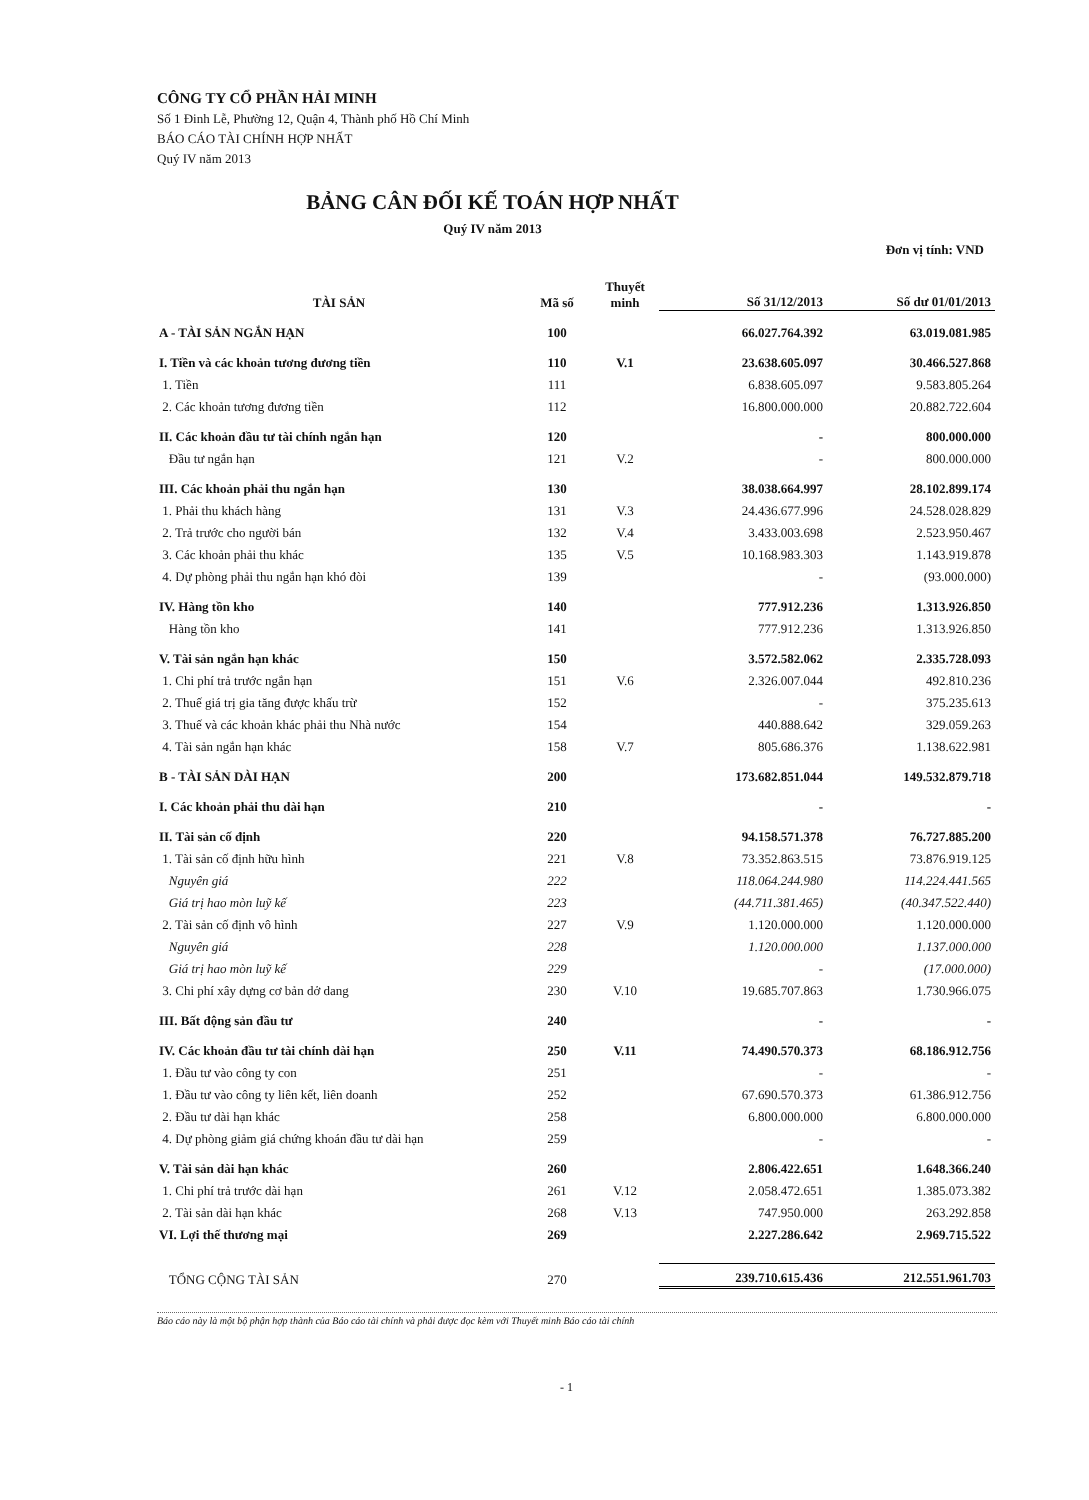CÔNG TY CỔ PHẦN HẢI MINH
Số 1 Đinh Lễ, Phường 12, Quận 4, Thành phố Hồ Chí Minh
BÁO CÁO TÀI CHÍNH HỢP NHẤT
Quý IV năm 2013
BẢNG CÂN ĐỐI KẾ TOÁN HỢP NHẤT
Quý IV năm 2013
Đơn vị tính: VND
| TÀI SẢN | Mã số | Thuyết minh | Số 31/12/2013 | Số dư 01/01/2013 |
| --- | --- | --- | --- | --- |
| A - TÀI SẢN NGẮN HẠN | 100 | | 66.027.764.392 | 63.019.081.985 |
| I. Tiền và các khoản tương đương tiền | 110 | V.1 | 23.638.605.097 | 30.466.527.868 |
| 1. Tiền | 111 | | 6.838.605.097 | 9.583.805.264 |
| 2. Các khoản tương đương tiền | 112 | | 16.800.000.000 | 20.882.722.604 |
| II. Các khoản đầu tư tài chính ngắn hạn | 120 | | - | 800.000.000 |
| Đầu tư ngắn hạn | 121 | V.2 | - | 800.000.000 |
| III. Các khoản phải thu ngắn hạn | 130 | | 38.038.664.997 | 28.102.899.174 |
| 1. Phải thu khách hàng | 131 | V.3 | 24.436.677.996 | 24.528.028.829 |
| 2. Trả trước cho người bán | 132 | V.4 | 3.433.003.698 | 2.523.950.467 |
| 3. Các khoản phải thu khác | 135 | V.5 | 10.168.983.303 | 1.143.919.878 |
| 4. Dự phòng phải thu ngắn hạn khó đòi | 139 | | - | (93.000.000) |
| IV. Hàng tồn kho | 140 | | 777.912.236 | 1.313.926.850 |
| Hàng tồn kho | 141 | | 777.912.236 | 1.313.926.850 |
| V. Tài sản ngắn hạn khác | 150 | | 3.572.582.062 | 2.335.728.093 |
| 1. Chi phí trả trước ngắn hạn | 151 | V.6 | 2.326.007.044 | 492.810.236 |
| 2. Thuế giá trị gia tăng được khấu trừ | 152 | | - | 375.235.613 |
| 3. Thuế và các khoản khác phải thu Nhà nước | 154 | | 440.888.642 | 329.059.263 |
| 4. Tài sản ngắn hạn khác | 158 | V.7 | 805.686.376 | 1.138.622.981 |
| B - TÀI SẢN DÀI HẠN | 200 | | 173.682.851.044 | 149.532.879.718 |
| I. Các khoản phải thu dài hạn | 210 | | - | - |
| II. Tài sản cố định | 220 | | 94.158.571.378 | 76.727.885.200 |
| 1. Tài sản cố định hữu hình | 221 | V.8 | 73.352.863.515 | 73.876.919.125 |
| Nguyên giá | 222 | | 118.064.244.980 | 114.224.441.565 |
| Giá trị hao mòn luỹ kế | 223 | | (44.711.381.465) | (40.347.522.440) |
| 2. Tài sản cố định vô hình | 227 | V.9 | 1.120.000.000 | 1.120.000.000 |
| Nguyên giá | 228 | | 1.120.000.000 | 1.137.000.000 |
| Giá trị hao mòn luỹ kế | 229 | | - | (17.000.000) |
| 3. Chi phí xây dựng cơ bản dở dang | 230 | V.10 | 19.685.707.863 | 1.730.966.075 |
| III. Bất động sản đầu tư | 240 | | - | - |
| IV. Các khoản đầu tư tài chính dài hạn | 250 | V.11 | 74.490.570.373 | 68.186.912.756 |
| 1. Đầu tư vào công ty con | 251 | | - | - |
| 1. Đầu tư vào công ty liên kết, liên doanh | 252 | | 67.690.570.373 | 61.386.912.756 |
| 2. Đầu tư dài hạn khác | 258 | | 6.800.000.000 | 6.800.000.000 |
| 4. Dự phòng giảm giá chứng khoán đầu tư dài hạn | 259 | | - | - |
| V. Tài sản dài hạn khác | 260 | | 2.806.422.651 | 1.648.366.240 |
| 1. Chi phí trả trước dài hạn | 261 | V.12 | 2.058.472.651 | 1.385.073.382 |
| 2. Tài sản dài hạn khác | 268 | V.13 | 747.950.000 | 263.292.858 |
| VI. Lợi thế thương mại | 269 | | 2.227.286.642 | 2.969.715.522 |
| TỔNG CỘNG TÀI SẢN | 270 | | 239.710.615.436 | 212.551.961.703 |
Báo cáo này là một bộ phận hợp thành của Báo cáo tài chính và phải được đọc kèm với Thuyết minh Báo cáo tài chính
- 1